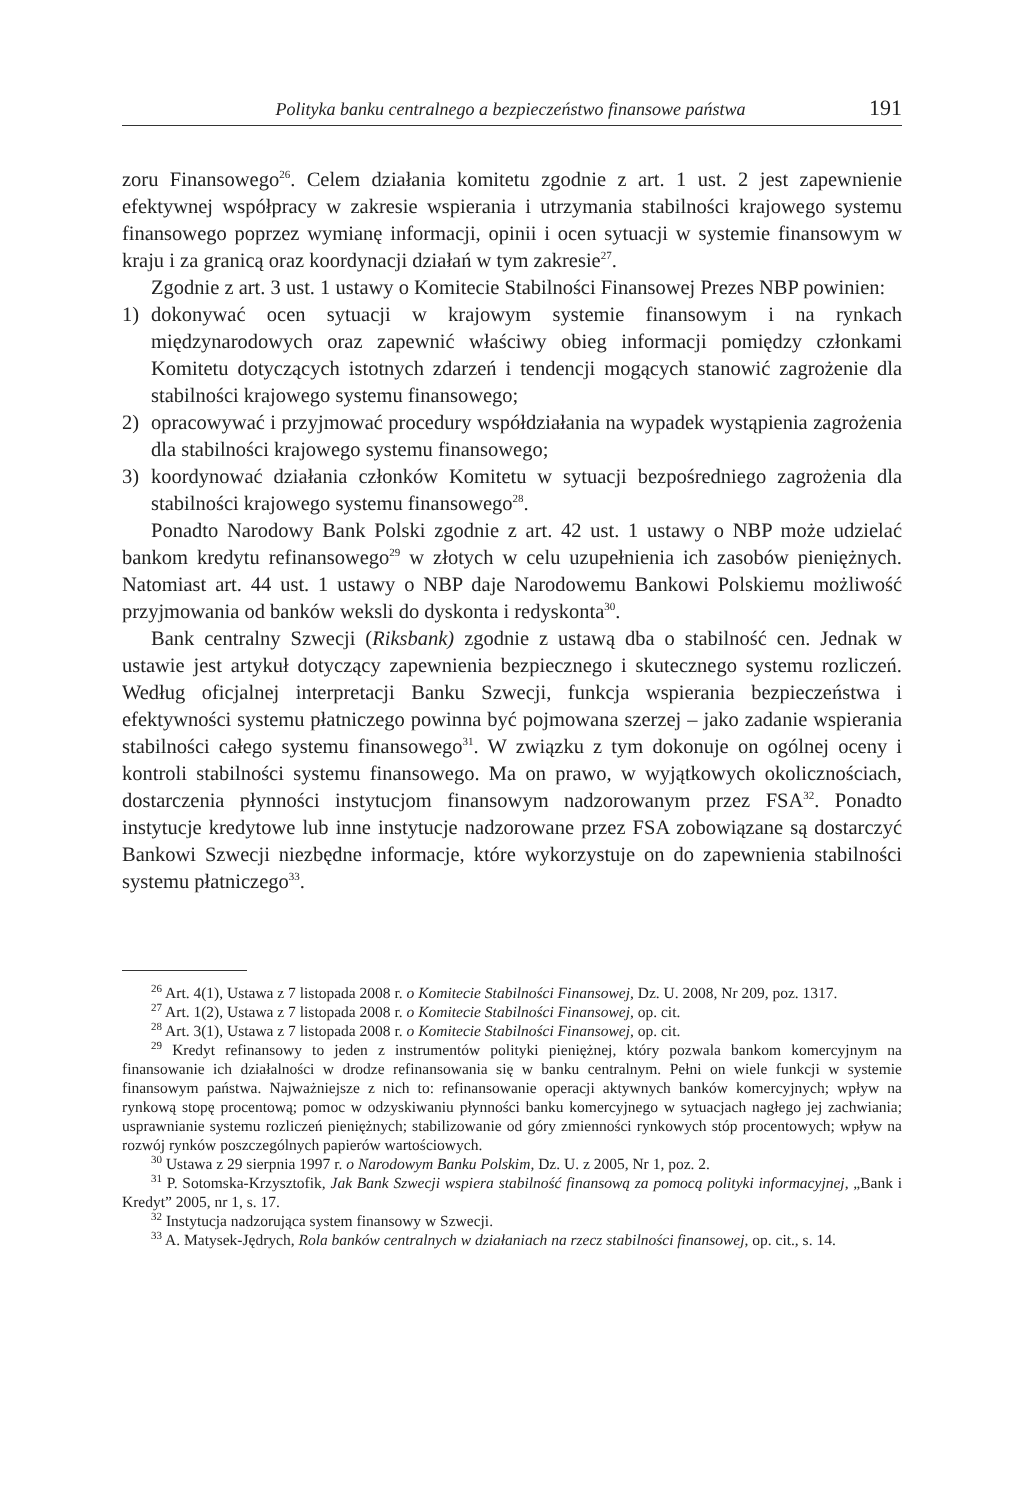Polityka banku centralnego a bezpieczeństwo finansowe państwa 191
zoru Finansowego<sup>26</sup>. Celem działania komitetu zgodnie z art. 1 ust. 2 jest zapewnienie efektywnej współpracy w zakresie wspierania i utrzymania stabilności krajowego systemu finansowego poprzez wymianę informacji, opinii i ocen sytuacji w systemie finansowym w kraju i za granicą oraz koordynacji działań w tym zakresie<sup>27</sup>.
Zgodnie z art. 3 ust. 1 ustawy o Komitecie Stabilności Finansowej Prezes NBP powinien:
1) dokonywać ocen sytuacji w krajowym systemie finansowym i na rynkach międzynarodowych oraz zapewnić właściwy obieg informacji pomiędzy członkami Komitetu dotyczących istotnych zdarzeń i tendencji mogących stanowić zagrożenie dla stabilności krajowego systemu finansowego;
2) opracowywać i przyjmować procedury współdziałania na wypadek wystąpienia zagrożenia dla stabilności krajowego systemu finansowego;
3) koordynować działania członków Komitetu w sytuacji bezpośredniego zagrożenia dla stabilności krajowego systemu finansowego<sup>28</sup>.
Ponadto Narodowy Bank Polski zgodnie z art. 42 ust. 1 ustawy o NBP może udzielać bankom kredytu refinansowego<sup>29</sup> w złotych w celu uzupełnienia ich zasobów pieniężnych. Natomiast art. 44 ust. 1 ustawy o NBP daje Narodowemu Bankowi Polskiemu możliwość przyjmowania od banków weksli do dyskonta i redyskonta<sup>30</sup>.
Bank centralny Szwecji (Riksbank) zgodnie z ustawą dba o stabilność cen. Jednak w ustawie jest artykuł dotyczący zapewnienia bezpiecznego i skutecznego systemu rozliczeń. Według oficjalnej interpretacji Banku Szwecji, funkcja wspierania bezpieczeństwa i efektywności systemu płatniczego powinna być pojmowana szerzej – jako zadanie wspierania stabilności całego systemu finansowego<sup>31</sup>. W związku z tym dokonuje on ogólnej oceny i kontroli stabilności systemu finansowego. Ma on prawo, w wyjątkowych okolicznościach, dostarczenia płynności instytucjom finansowym nadzorowanym przez FSA<sup>32</sup>. Ponadto instytucje kredytowe lub inne instytucje nadzorowane przez FSA zobowiązane są dostarczyć Bankowi Szwecji niezbędne informacje, które wykorzystuje on do zapewnienia stabilności systemu płatniczego<sup>33</sup>.
<sup>26</sup> Art. 4(1), Ustawa z 7 listopada 2008 r. o Komitecie Stabilności Finansowej, Dz. U. 2008, Nr 209, poz. 1317.
<sup>27</sup> Art. 1(2), Ustawa z 7 listopada 2008 r. o Komitecie Stabilności Finansowej, op. cit.
<sup>28</sup> Art. 3(1), Ustawa z 7 listopada 2008 r. o Komitecie Stabilności Finansowej, op. cit.
<sup>29</sup> Kredyt refinansowy to jeden z instrumentów polityki pieniężnej, który pozwala bankom komercyjnym na finansowanie ich działalności w drodze refinansowania się w banku centralnym. Pełni on wiele funkcji w systemie finansowym państwa. Najważniejsze z nich to: refinansowanie operacji aktywnych banków komercyjnych; wpływ na rynkową stopę procentową; pomoc w odzyskiwaniu płynności banku komercyjnego w sytuacjach nagłego jej zachwiania; usprawnianie systemu rozliczeń pieniężnych; stabilizowanie od góry zmienności rynkowych stóp procentowych; wpływ na rozwój rynków poszczególnych papierów wartościowych.
<sup>30</sup> Ustawa z 29 sierpnia 1997 r. o Narodowym Banku Polskim, Dz. U. z 2005, Nr 1, poz. 2.
<sup>31</sup> P. Sotomska-Krzysztofik, Jak Bank Szwecji wspiera stabilność finansową za pomocą polityki informacyjnej, „Bank i Kredyt” 2005, nr 1, s. 17.
<sup>32</sup> Instytucja nadzorująca system finansowy w Szwecji.
<sup>33</sup> A. Matysek-Jędrych, Rola banków centralnych w działaniach na rzecz stabilności finansowej, op. cit., s. 14.